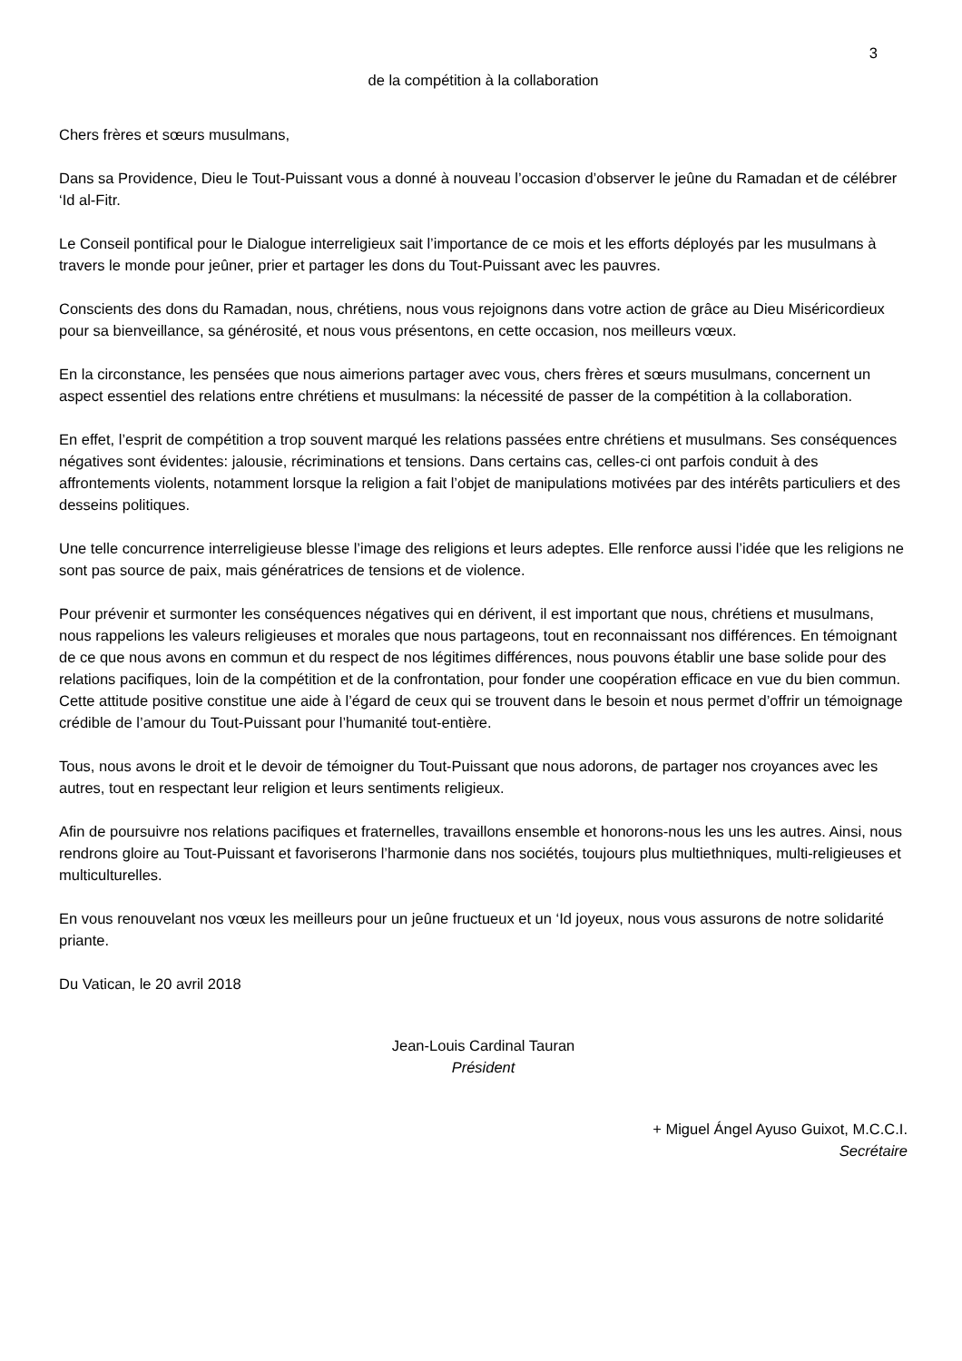3
de la compétition à la collaboration
Chers frères et sœurs musulmans,
Dans sa Providence, Dieu le Tout-Puissant vous a donné à nouveau l’occasion d’observer le jeûne du Ramadan et de célébrer ‘Id al-Fitr.
Le Conseil pontifical pour le Dialogue interreligieux sait l’importance de ce mois et les efforts déployés par les musulmans à travers le monde pour jeûner, prier et partager les dons du Tout-Puissant avec les pauvres.
Conscients des dons du Ramadan, nous, chrétiens, nous vous rejoignons dans votre action de grâce au Dieu Miséricordieux pour sa bienveillance, sa générosité, et nous vous présentons, en cette occasion, nos meilleurs vœux.
En la circonstance, les pensées que nous aimerions partager avec vous, chers frères et sœurs musulmans, concernent un aspect essentiel des relations entre chrétiens et musulmans: la nécessité de passer de la compétition à la collaboration.
En effet, l’esprit de compétition a trop souvent marqué les relations passées entre chrétiens et musulmans. Ses conséquences négatives sont évidentes: jalousie, récriminations et tensions. Dans certains cas, celles-ci ont parfois conduit à des affrontements violents, notamment lorsque la religion a fait l’objet de manipulations motivées par des intérêts particuliers et des desseins politiques.
Une telle concurrence interreligieuse blesse l’image des religions et leurs adeptes. Elle renforce aussi l’idée que les religions ne sont pas source de paix, mais génératrices de tensions et de violence.
Pour prévenir et surmonter les conséquences négatives qui en dérivent, il est important que nous, chrétiens et musulmans, nous rappelions les valeurs religieuses et morales que nous partageons, tout en reconnaissant nos différences. En témoignant de ce que nous avons en commun et du respect de nos légitimes différences, nous pouvons établir une base solide pour des relations pacifiques, loin de la compétition et de la confrontation, pour fonder une coopération efficace en vue du bien commun. Cette attitude positive constitue une aide à l’égard de ceux qui se trouvent dans le besoin et nous permet d’offrir un témoignage crédible de l’amour du Tout-Puissant pour l’humanité tout-entière.
Tous, nous avons le droit et le devoir de témoigner du Tout-Puissant que nous adorons, de partager nos croyances avec les autres, tout en respectant leur religion et leurs sentiments religieux.
Afin de poursuivre nos relations pacifiques et fraternelles, travaillons ensemble et honorons-nous les uns les autres. Ainsi, nous rendrons gloire au Tout-Puissant et favoriserons l’harmonie dans nos sociétés, toujours plus multiethniques, multi-religieuses et multiculturelles.
En vous renouvelant nos vœux les meilleurs pour un jeûne fructueux et un ‘Id joyeux, nous vous assurons de notre solidarité priante.
Du Vatican, le 20 avril 2018
Jean-Louis Cardinal Tauran
Président
+ Miguel Ángel Ayuso Guixot, M.C.C.I.
Secrétaire